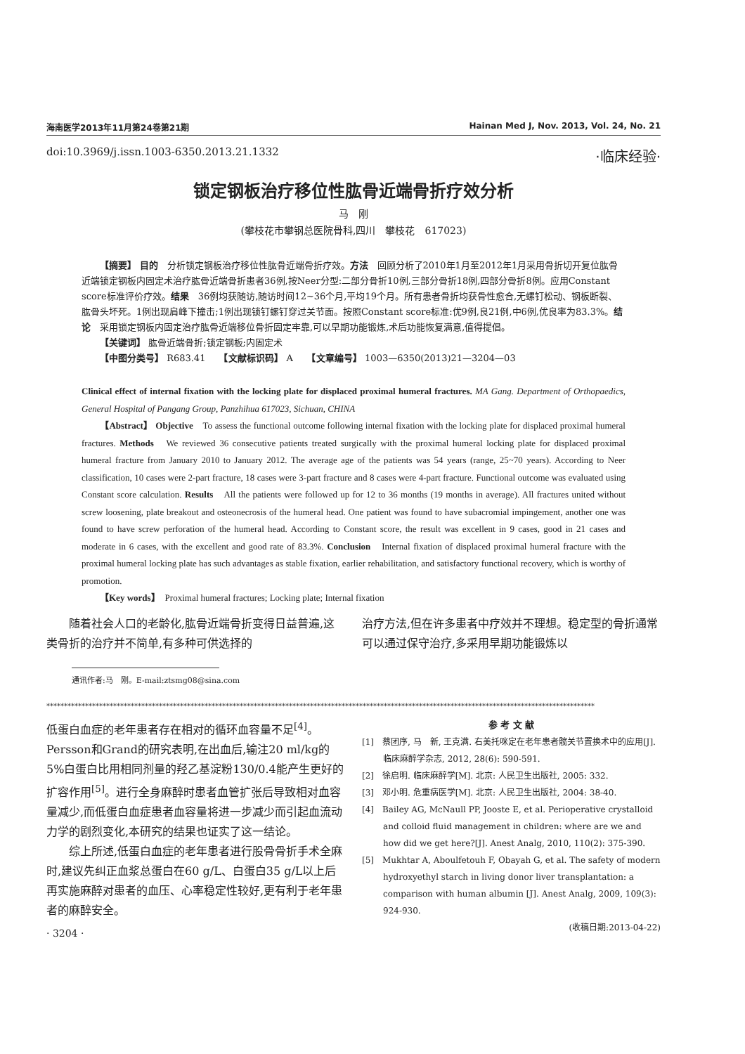海南医学2013年11月第24卷第21期 Hainan Med J, Nov. 2013, Vol. 24, No. 21
doi:10.3969/j.issn.1003-6350.2013.21.1332 ·临床经验·
锁定钢板治疗移位性肱骨近端骨折疗效分析
马　刚
(攀枝花市攀钢总医院骨科,四川　攀枝花　617023)
【摘要】 目的　分析锁定钢板治疗移位性肱骨近端骨折疗效。方法　回顾分析了2010年1月至2012年1月采用骨折切开复位肱骨近端锁定钢板内固定术治疗肱骨近端骨折患者36例,按Neer分型:二部分骨折10例,三部分骨折18例,四部分骨折8例。应用Constant score标准评价疗效。结果　36例均获随访,随访时间12~36个月,平均19个月。所有患者骨折均获骨性愈合,无螺钉松动、钢板断裂、肱骨头坏死。1例出现肩峰下撞击;1例出现锁钉螺钉穿过关节面。按照Constant score标准:优9例,良21例,中6例,优良率为83.3%。结论　采用锁定钢板内固定治疗肱骨近端移位骨折固定牢靠,可以早期功能锻炼,术后功能恢复满意,值得提倡。
【关键词】 肱骨近端骨折;锁定钢板;内固定术
【中图分类号】 R683.41　　【文献标识码】 A　　【文章编号】 1003—6350(2013)21—3204—03
Clinical effect of internal fixation with the locking plate for displaced proximal humeral fractures. MA Gang. Department of Orthopaedics, General Hospital of Pangang Group, Panzhihua 617023, Sichuan, CHINA
【Abstract】 Objective　To assess the functional outcome following internal fixation with the locking plate for displaced proximal humeral fractures. Methods　We reviewed 36 consecutive patients treated surgically with the proximal humeral locking plate for displaced proximal humeral fracture from January 2010 to January 2012. The average age of the patients was 54 years (range, 25~70 years). According to Neer classification, 10 cases were 2-part fracture, 18 cases were 3-part fracture and 8 cases were 4-part fracture. Functional outcome was evaluated using Constant score calculation. Results　All the patients were followed up for 12 to 36 months (19 months in average). All fractures united without screw loosening, plate breakout and osteonecrosis of the humeral head. One patient was found to have subacromial impingement, another one was found to have screw perforation of the humeral head. According to Constant score, the result was excellent in 9 cases, good in 21 cases and moderate in 6 cases, with the excellent and good rate of 83.3%. Conclusion　Internal fixation of displaced proximal humeral fracture with the proximal humeral locking plate has such advantages as stable fixation, earlier rehabilitation, and satisfactory functional recovery, which is worthy of promotion.
【Key words】　Proximal humeral fractures; Locking plate; Internal fixation
　　随着社会人口的老龄化,肱骨近端骨折变得日益普遍,这类骨折的治疗并不简单,有多种可供选择的
治疗方法,但在许多患者中疗效并不理想。稳定型的骨折通常可以通过保守治疗,多采用早期功能锻炼以
通讯作者:马　刚。E-mail:ztsmg08@sina.com
************************************************************************************************************************************************************
低蛋白血症的老年患者存在相对的循环血容量不足<sup>[4]</sup>。Persson和Grand的研究表明,在出血后,输注20 ml/kg的5%白蛋白比用相同剂量的羟乙基淀粉130/0.4能产生更好的扩容作用<sup>[5]</sup>。进行全身麻醉时患者血管扩张后导致相对血容量减少,而低蛋白血症患者血容量将进一步减少而引起血流动力学的剧烈变化,本研究的结果也证实了这一结论。
　　综上所述,低蛋白血症的老年患者进行股骨骨折手术全麻时,建议先纠正血浆总蛋白在60 g/L、白蛋白35 g/L以上后再实施麻醉对患者的血压、心率稳定性较好,更有利于老年患者的麻醉安全。
· 3204 ·
参 考 文 献
[1]　蔡团序, 马　新, 王克满. 右美托咪定在老年患者髋关节置换术中的应用[J]. 临床麻醉学杂志, 2012, 28(6): 590-591.
[2]　徐启明. 临床麻醉学[M]. 北京: 人民卫生出版社, 2005: 332.
[3]　邓小明. 危重病医学[M]. 北京: 人民卫生出版社, 2004: 38-40.
[4]　Bailey AG, McNaull PP, Jooste E, et al. Perioperative crystalloid and colloid fluid management in children: where are we and how did we get here?[J]. Anest Analg, 2010, 110(2): 375-390.
[5]　Mukhtar A, Aboulfetouh F, Obayah G, et al. The safety of modern hydroxyethyl starch in living donor liver transplantation: a comparison with human albumin [J]. Anest Analg, 2009, 109(3): 924-930.
(收稿日期:2013-04-22)